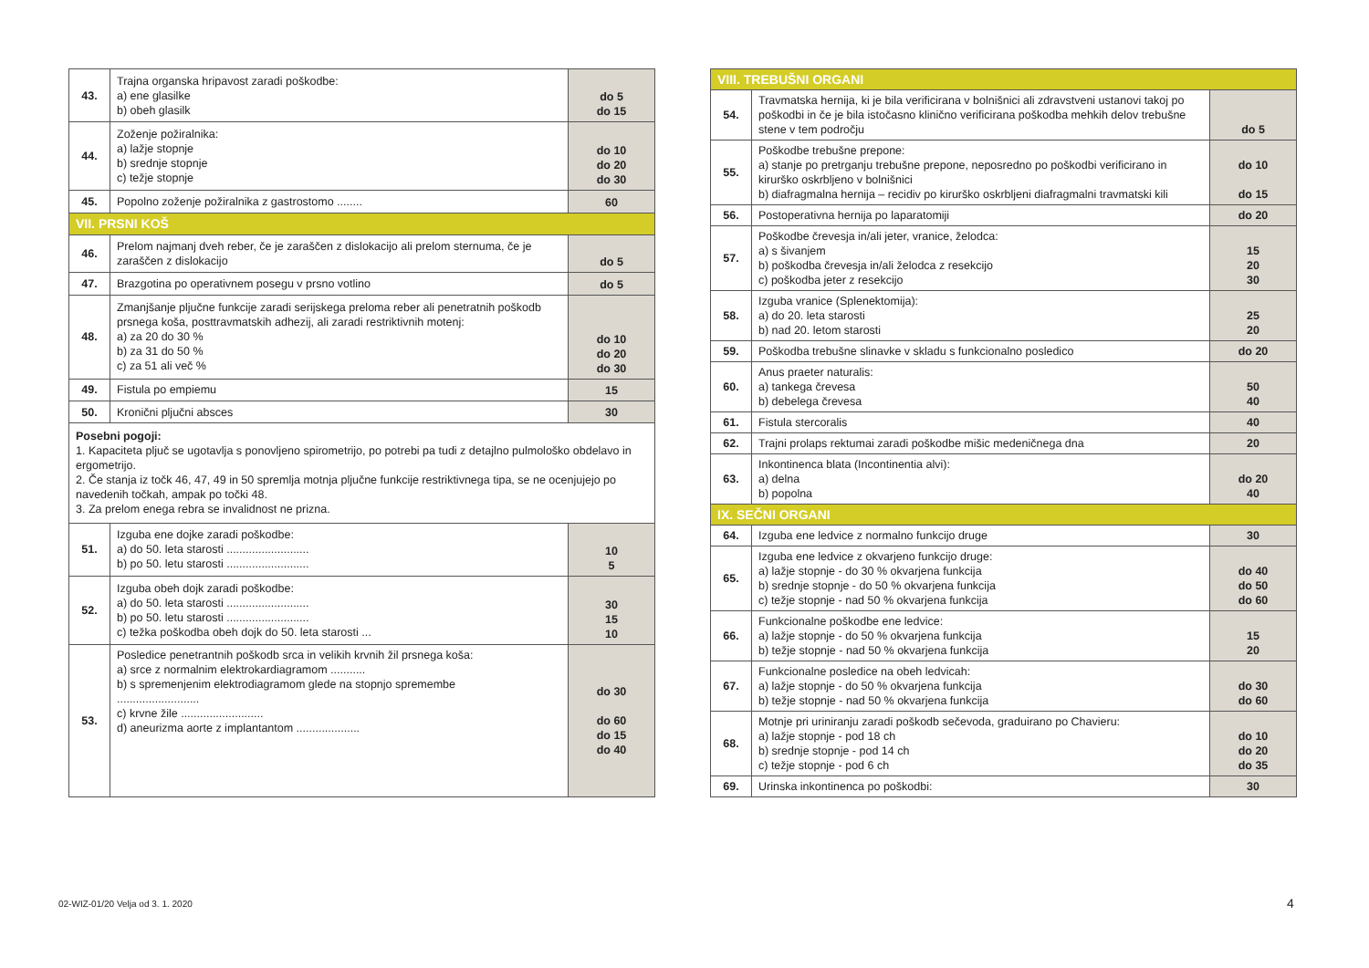| 43. | Trajna organska hripavost zaradi poškodbe: a) ene glasilke b) obeh glasilk | do 5 do 15 |
| 44. | Zoženje požiralnika: a) lažje stopnje b) srednje stopnje c) težje stopnje | do 10 do 20 do 30 |
| 45. | Popolno zoženje požiralnika z gastrostomo ........ | 60 |
| VII. PRSNI KOŠ | | |
| 46. | Prelom najmanj dveh reber, če je zaraščen z dislokacijo ali prelom sternuma, če je zaraščen z dislokacijo | do 5 |
| 47. | Brazgotina po operativnem posegu v prsno votlino | do 5 |
| 48. | Zmanjšanje pljučne funkcije zaradi serijskega preloma reber ali penetratnih poškodb prsnega koša, posttravmatskih adhezij, ali zaradi restriktivnih motenj: a) za 20 do 30 % b) za 31 do 50 % c) za 51 ali več % | do 10 do 20 do 30 |
| 49. | Fistula po empiemu | 15 |
| 50. | Kronični pljučni absces | 30 |
| Posebni pogoji: 1. Kapaciteta pljuč se ugotavlja s ponovljeno spirometrijo, po potrebi pa tudi z detajlno pulmološko obdelavo in ergometrijo. 2. Če stanja iz točk 46, 47, 49 in 50 spremlja motnja pljučne funkcije restriktivnega tipa, se ne ocenjujejo po navedenih točkah, ampak po točki 48. 3. Za prelom enega rebra se invalidnost ne prizna. | | |
| 51. | Izguba ene dojke zaradi poškodbe: a) do 50. leta starosti .......................... b) po 50. letu starosti .......................... | 10 5 |
| 52. | Izguba obeh dojk zaradi poškodbe: a) do 50. leta starosti .......................... b) po 50. letu starosti .......................... c) težka poškodba obeh dojk do 50. leta starosti ... | 30 15 10 |
| 53. | Posledice penetrantnih poškodb srca in velikih krvnih žil prsnega koša: a) srce z normalnim elektrokardiagramom ........... b) s spremenjenim elektrodiagramom glede na stopnjo spremembe .......................... c) krvne žile .......................... d) aneurizma aorte z implantantom .................... | do 30 do 60 do 15 do 40 |
| VIII. TREBUŠNI ORGANI | | |
| 54. | Travmatska hernija, ki je bila verificirana v bolnišnici ali zdravstveni ustanovi takoj po poškodbi in če je bila istočasno klinično verificirana poškodba mehkih delov trebušne stene v tem področju | do 5 |
| 55. | Poškodbe trebušne prepone: a) stanje po pretrganju trebušne prepone, neposredno po poškodbi verificirano in kirurško oskrbljeno v bolnišnici b) diafragmalna hernija – recidiv po kirurško oskrbljeni diafragmalni travmatski kili | do 10 do 15 |
| 56. | Postoperativna hernija po laparatomiji | do 20 |
| 57. | Poškodbe črevesja in/ali jeter, vranice, želodca: a) s šivanjem b) poškodba črevesja in/ali želodca z resekcijo c) poškodba jeter z resekcijo | 15 20 30 |
| 58. | Izguba vranice (Splenektomija): a) do 20. leta starosti b) nad 20. letom starosti | 25 20 |
| 59. | Poškodba trebušne slinavke v skladu s funkcionalno posledico | do 20 |
| 60. | Anus praeter naturalis: a) tankega črevesa b) debelega črevesa | 50 40 |
| 61. | Fistula stercoralis | 40 |
| 62. | Trajni prolaps rektumai zaradi poškodbe mišic medeničnega dna | 20 |
| 63. | Inkontinenca blata (Incontinentia alvi): a) delna b) popolna | do 20 40 |
| IX. SEČNI ORGANI | | |
| 64. | Izguba ene ledvice z normalno funkcijo druge | 30 |
| 65. | Izguba ene ledvice z okvarjeno funkcijo druge: a) lažje stopnje - do 30 % okvarjena funkcija b) srednje stopnje - do 50 % okvarjena funkcija c) težje stopnje - nad 50 % okvarjena funkcija | do 40 do 50 do 60 |
| 66. | Funkcionalne poškodbe ene ledvice: a) lažje stopnje - do 50 % okvarjena funkcija b) težje stopnje - nad 50 % okvarjena funkcija | 15 20 |
| 67. | Funkcionalne posledice na obeh ledvicah: a) lažje stopnje - do 50 % okvarjena funkcija b) težje stopnje - nad 50 % okvarjena funkcija | do 30 do 60 |
| 68. | Motnje pri uriniranju zaradi poškodb sečevoda, graduirano po Chavieru: a) lažje stopnje - pod 18 ch b) srednje stopnje - pod 14 ch c) težje stopnje - pod 6 ch | do 10 do 20 do 35 |
| 69. | Urinska inkontinenca po poškodbi: | 30 |
02-WIZ-01/20 Velja od 3. 1. 2020
4